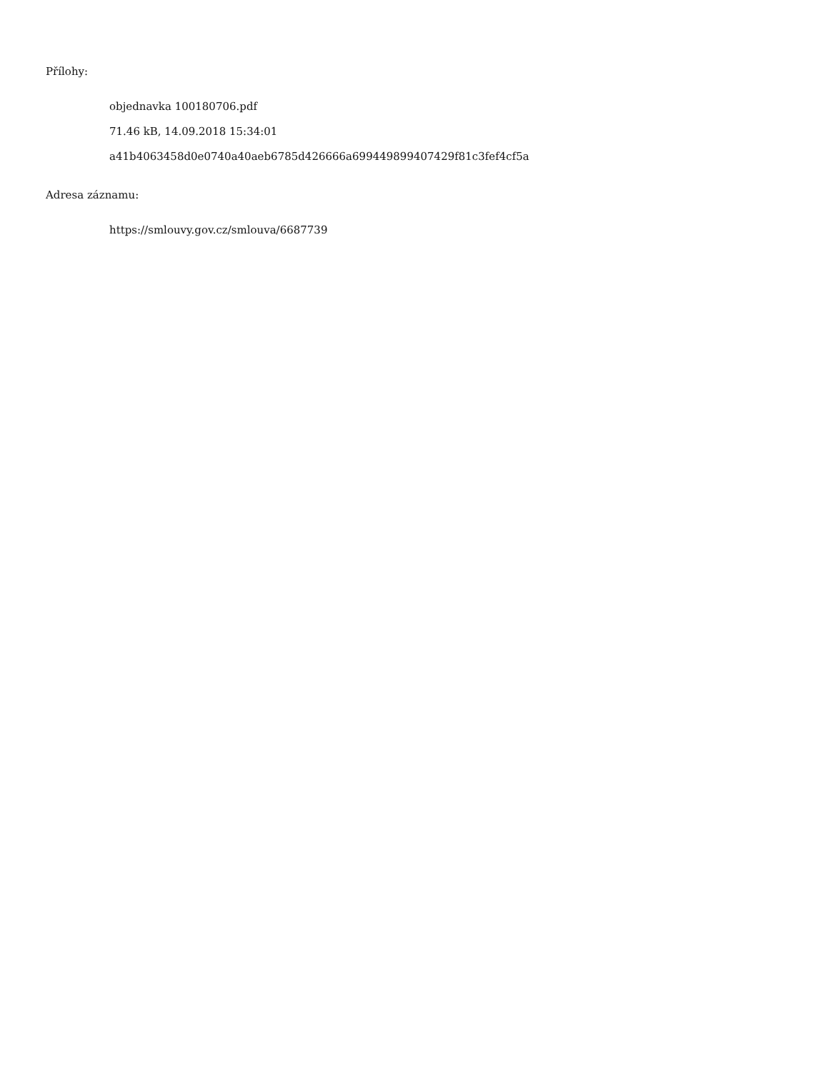Přílohy:
objednavka 100180706.pdf
71.46 kB, 14.09.2018 15:34:01
a41b4063458d0e0740a40aeb6785d426666a699449899407429f81c3fef4cf5a
Adresa záznamu:
https://smlouvy.gov.cz/smlouva/6687739